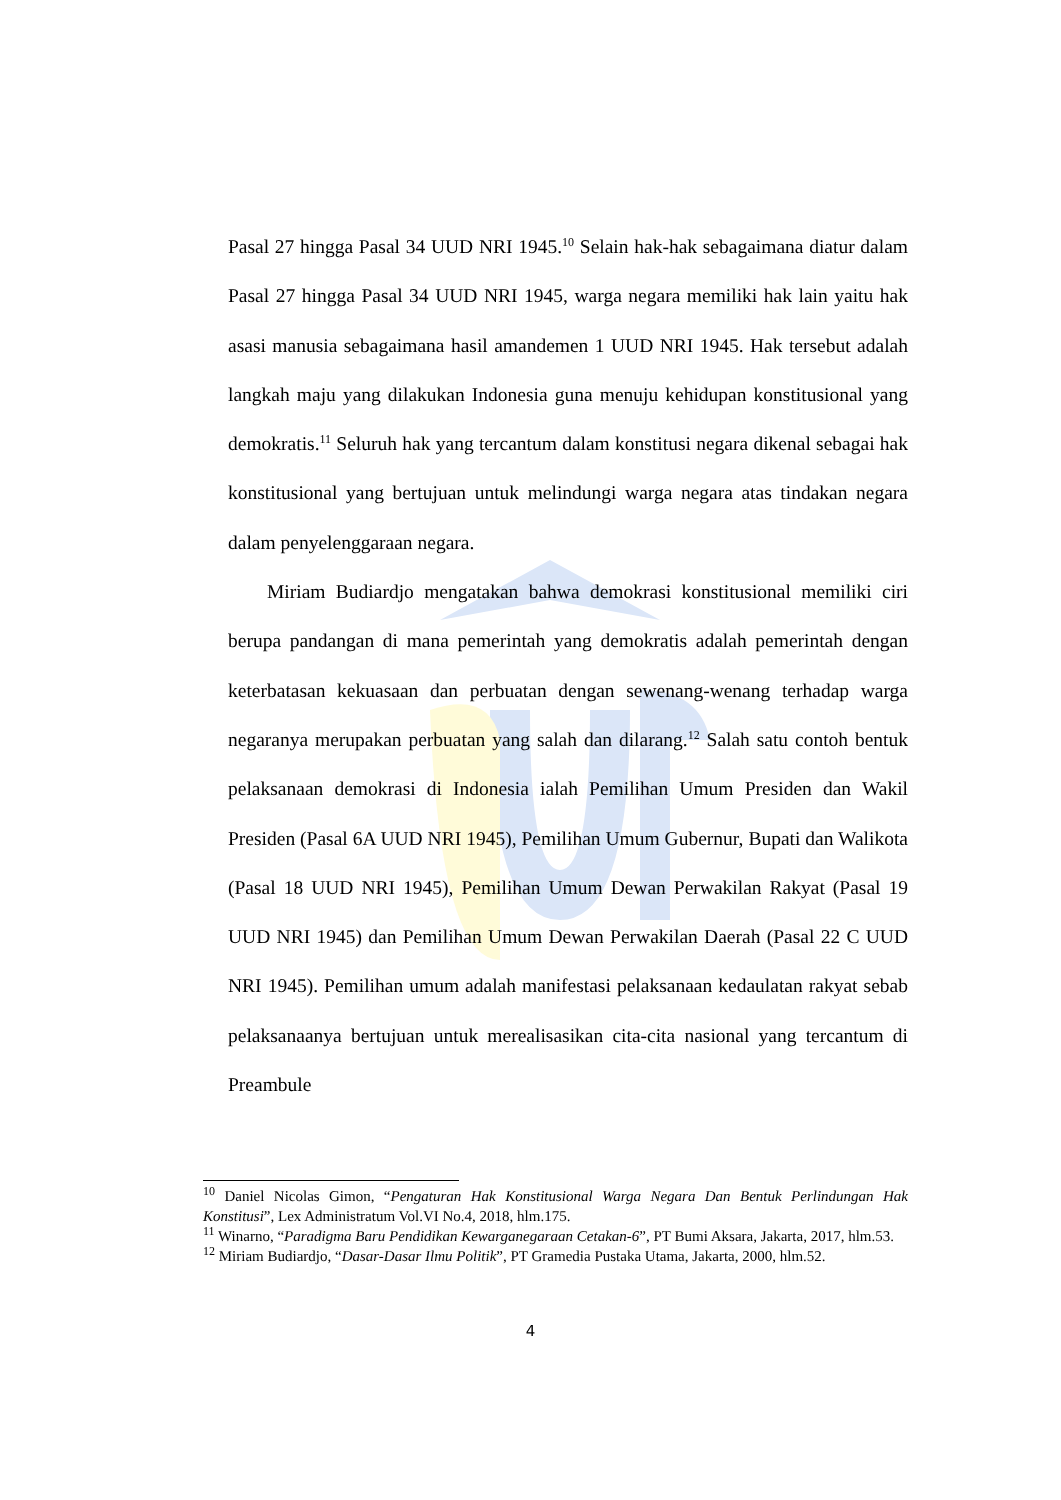Pasal 27 hingga Pasal 34 UUD NRI 1945.<sup>10</sup> Selain hak-hak sebagaimana diatur dalam Pasal 27 hingga Pasal 34 UUD NRI 1945, warga negara memiliki hak lain yaitu hak asasi manusia sebagaimana hasil amandemen 1 UUD NRI 1945. Hak tersebut adalah langkah maju yang dilakukan Indonesia guna menuju kehidupan konstitusional yang demokratis.<sup>11</sup> Seluruh hak yang tercantum dalam konstitusi negara dikenal sebagai hak konstitusional yang bertujuan untuk melindungi warga negara atas tindakan negara dalam penyelenggaraan negara.
Miriam Budiardjo mengatakan bahwa demokrasi konstitusional memiliki ciri berupa pandangan di mana pemerintah yang demokratis adalah pemerintah dengan keterbatasan kekuasaan dan perbuatan dengan sewenang-wenang terhadap warga negaranya merupakan perbuatan yang salah dan dilarang.<sup>12</sup> Salah satu contoh bentuk pelaksanaan demokrasi di Indonesia ialah Pemilihan Umum Presiden dan Wakil Presiden (Pasal 6A UUD NRI 1945), Pemilihan Umum Gubernur, Bupati dan Walikota (Pasal 18 UUD NRI 1945), Pemilihan Umum Dewan Perwakilan Rakyat (Pasal 19 UUD NRI 1945) dan Pemilihan Umum Dewan Perwakilan Daerah (Pasal 22 C UUD NRI 1945). Pemilihan umum adalah manifestasi pelaksanaan kedaulatan rakyat sebab pelaksanaanya bertujuan untuk merealisasikan cita-cita nasional yang tercantum di Preambule
<sup>10</sup> Daniel Nicolas Gimon, “Pengaturan Hak Konstitusional Warga Negara Dan Bentuk Perlindungan Hak Konstitusi”, Lex Administratum Vol.VI No.4, 2018, hlm.175.
<sup>11</sup> Winarno, “Paradigma Baru Pendidikan Kewarganegaraan Cetakan-6”, PT Bumi Aksara, Jakarta, 2017, hlm.53.
<sup>12</sup> Miriam Budiardjo, “Dasar-Dasar Ilmu Politik”, PT Gramedia Pustaka Utama, Jakarta, 2000, hlm.52.
4